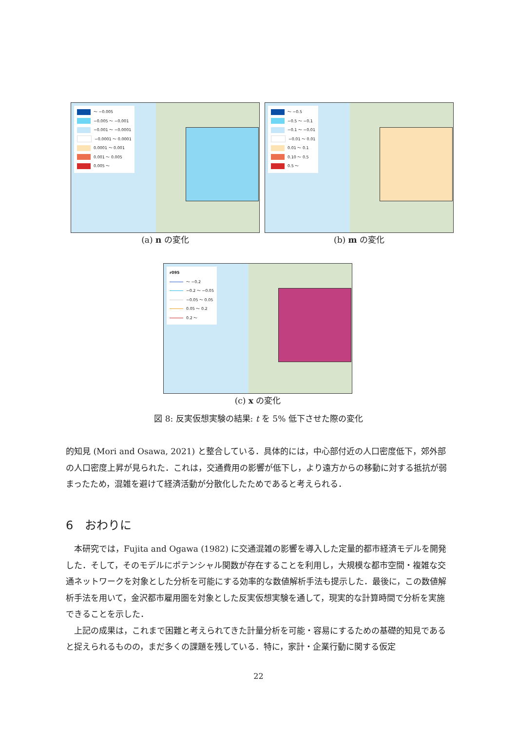～ −0.005
−0.005 ～ −0.001
−0.001 ～ −0.0001
−0.0001 ～ 0.0001
0.0001 ～ 0.001
0.001 ～ 0.005
0.005 ～
(a) n の変化
～ −0.5
−0.5 ～ −0.1
−0.1 ～ −0.01
−0.01 ～ 0.01
0.01 ～ 0.1
0.10 ～ 0.5
0.5 ～
(b) m の変化
r095
～ −0.2
−0.2 ～ −0.05
−0.05 ～ 0.05
0.05 ～ 0.2
0.2 ～
(c) x の変化
図 8: 反実仮想実験の結果: t を 5% 低下させた際の変化
的知見 (Mori and Osawa, 2021) と整合している．具体的には，中心部付近の人口密度低下，郊外部の人口密度上昇が見られた．これは，交通費用の影響が低下し，より遠方からの移動に対する抵抗が弱まったため，混雑を避けて経済活動が分散化したためであると考えられる．
6　おわりに
　本研究では，Fujita and Ogawa (1982) に交通混雑の影響を導入した定量的都市経済モデルを開発した．そして，そのモデルにポテンシャル関数が存在することを利用し，大規模な都市空間・複雑な交通ネットワークを対象とした分析を可能にする効率的な数値解析手法も提示した．最後に，この数値解析手法を用いて，金沢都市雇用圏を対象とした反実仮想実験を通して，現実的な計算時間で分析を実施できることを示した．
　上記の成果は，これまで困難と考えられてきた計量分析を可能・容易にするための基礎的知見であると捉えられるものの，まだ多くの課題を残している．特に，家計・企業行動に関する仮定
22